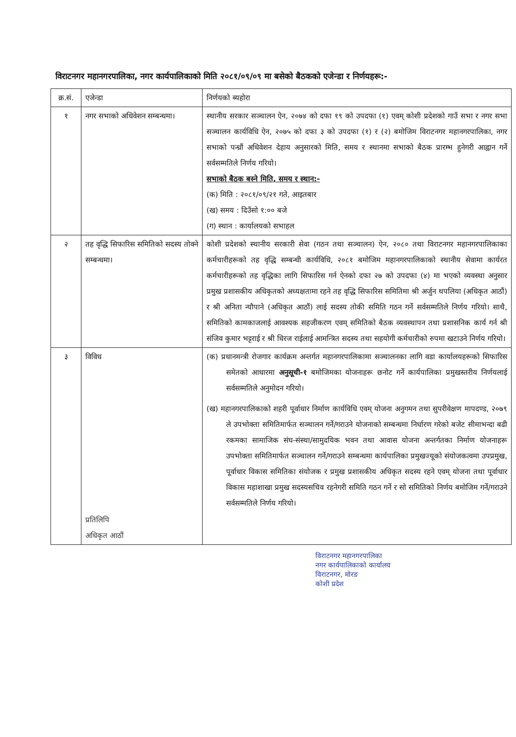विराटनगर महानगरपालिका, नगर कार्यपालिकाको मिति २०८१/०९/०९ मा बसेको बैठकको एजेन्डा र निर्णयहरू:-
| क्र.सं. | एजेन्डा | निर्णयको ब्यहोरा |
| --- | --- | --- |
| १ | नगर सभाको अधिवेशन सम्बन्धमा। | स्थानीय सरकार सञ्चालन ऐन, २०७४ को दफा १९ को उपदफा (१) एवम् कोशी प्रदेशको गाउँ सभा र नगर सभा सञ्चालन कार्यविधि ऐन, २०७५ को दफा ३ को उपदफा (१) र (२) बमोजिम विराटनगर महानगरपालिका, नगर सभाको पन्ध्रौं अधिवेशन देहाय अनुसारको मिति, समय र स्थानमा सभाको बैठक प्रारम्भ हुनेगरी आह्वान गर्ने सर्वसम्मतिले निर्णय गरियो। सभाको बैठक बस्ने मिति, समय र स्थान:- (क) मिति : २०८१/०९/२१ गते, आइतबार (ख) समय : दिउँसो १:०० बजे (ग) स्थान : कार्यालयको सभाहल |
| २ | तह वृद्धि सिफारिस समितिको सदस्य तोक्ने सम्बन्धमा। | कोशी प्रदेशको स्थानीय सरकारी सेवा (गठन तथा सञ्चालन) ऐन, २०८० तथा विराटनगर महानगरपालिकाका कर्मचारीहरूको तह वृद्धि सम्बन्धी कार्यविधि, २०८१ बमोजिम महानगरपालिकाको स्थानीय सेवामा कार्यरत कर्मचारीहरूको तह वृद्धिका लागि सिफारिस गर्न ऐनको दफा २७ को उपदफा (४) मा भएको व्यवस्था अनुसार प्रमुख प्रशासकीय अधिकृतको अध्यक्षतामा रहने तह वृद्धि सिफारिस समितिमा श्री अर्जुन थपलिया (अधिकृत आठौं) र श्री अनिता न्यौपाने (अधिकृत आठौं) लाई सदस्य तोकी समिति गठन गर्ने सर्वसम्मतिले निर्णय गरियो। साथै, समितिको कामकाजलाई आवश्यक सहजीकरण एवम् समितिको बैठक व्यवस्थापन तथा प्रशासनिक कार्य गर्न श्री संजिव कुमार भट्टराई र श्री धिरज राईलाई आमन्त्रित सदस्य तथा सहयोगी कर्मचारीको रुपमा खटाउने निर्णय गरियो। |
| ३ | विविध प्रतिलिपि अधिकृत आठौं | (क) प्रधानमन्त्री रोजगार कार्यक्रम अन्तर्गत महानगरपालिकामा सञ्चालनका लागि वडा कार्यालयहरूको सिफारिस समेतको आधारमा अनुसूची-१ बमोजिमका योजनाहरू छनोट गर्ने कार्यपालिका प्रमुखस्तरीय निर्णयलाई सर्वसम्मतिले अनुमोदन गरियो। (ख) महानगरपालिकाको शहरी पूर्वाधार निर्माण कार्यविधि एवम् योजना अनुगमन तथा सुपरीवेक्षण मापदण्ड, २०७९ ले उपभोक्ता समितिमार्फत सञ्चालन गर्ने/गराउने योजनाको सम्बन्धमा निर्धारण गरेको बजेट सीमाभन्दा बढी रकमका सामाजिक संघ-संस्था/सामुदयिक भवन तथा आवास योजना अन्तर्गतका निर्माण योजनाहरू उपभोक्ता समितिमार्फत सञ्चालन गर्ने/गराउने सम्बन्धमा कार्यपालिका प्रमुखज्यूको संयोजकत्वमा उपप्रमुख, पूर्वाधार विकास समितिका संयोजक र प्रमुख प्रशासकीय अधिकृत सदस्य रहने एवम् योजना तथा पूर्वाधार विकास महाशाखा प्रमुख सदस्यसचिव रहनेगरी समिति गठन गर्ने र सो समितिको निर्णय बमोजिम गर्ने/गराउने सर्वसम्मतिले निर्णय गरियो। |
विराटनगर महानगरपालिका
नगर कार्यपालिकाको कार्यालय
विराटनगर, मोरङ
कोशी प्रदेश